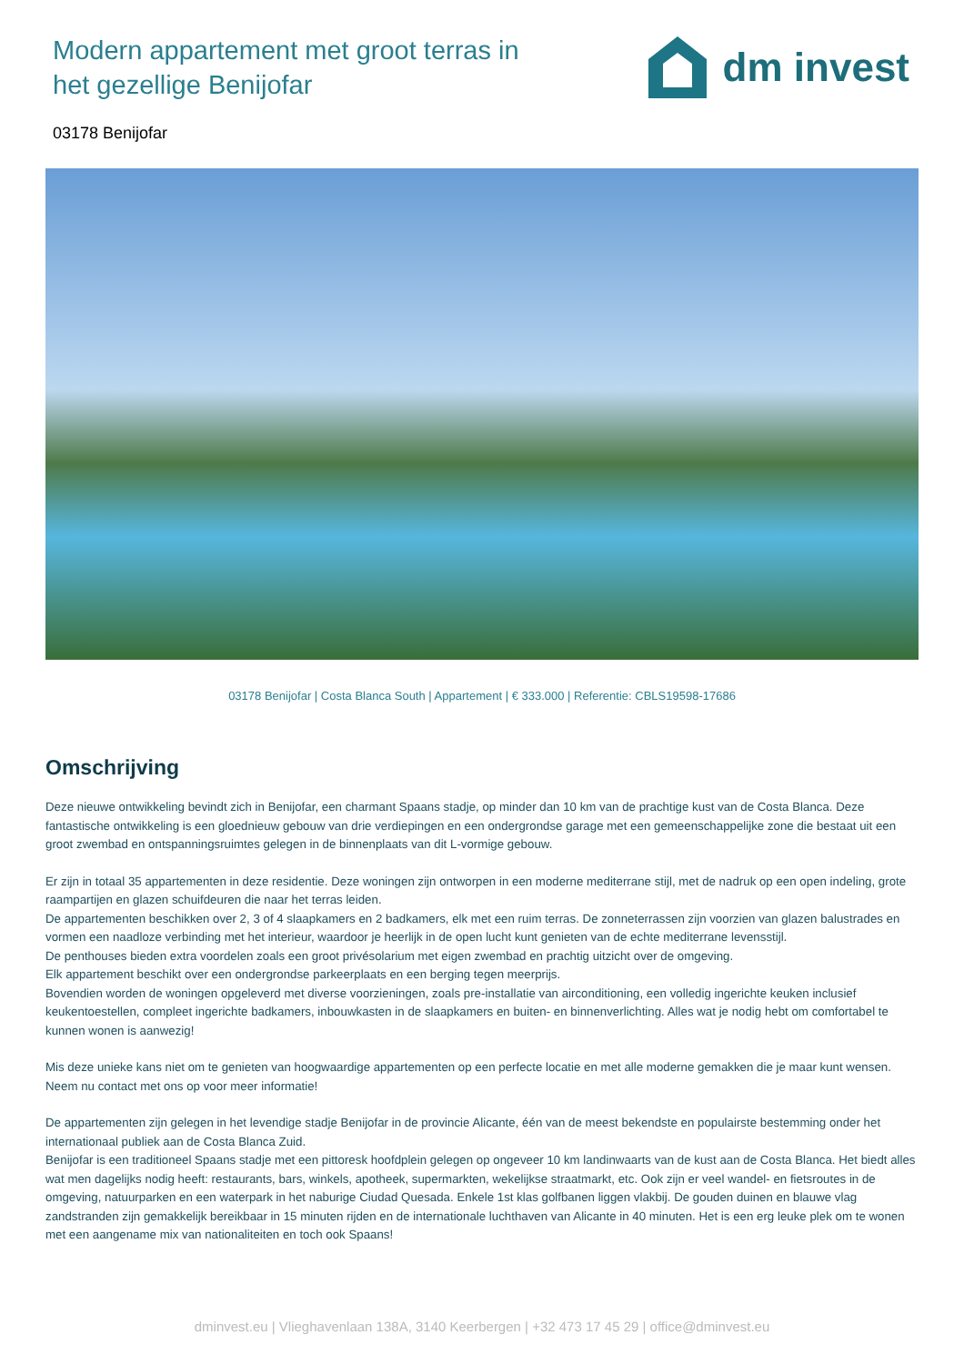Modern appartement met groot terras in het gezellige Benijofar
dm invest
03178 Benijofar
03178 Benijofar | Costa Blanca South | Appartement | € 333.000 | Referentie: CBLS19598-17686
Omschrijving
Deze nieuwe ontwikkeling bevindt zich in Benijofar, een charmant Spaans stadje, op minder dan 10 km van de prachtige kust van de Costa Blanca. Deze fantastische ontwikkeling is een gloednieuw gebouw van drie verdiepingen en een ondergrondse garage met een gemeenschappelijke zone die bestaat uit een groot zwembad en ontspanningsruimtes gelegen in de binnenplaats van dit L-vormige gebouw.
Er zijn in totaal 35 appartementen in deze residentie. Deze woningen zijn ontworpen in een moderne mediterrane stijl, met de nadruk op een open indeling, grote raampartijen en glazen schuifdeuren die naar het terras leiden.
De appartementen beschikken over 2, 3 of 4 slaapkamers en 2 badkamers, elk met een ruim terras. De zonneterrassen zijn voorzien van glazen balustrades en vormen een naadloze verbinding met het interieur, waardoor je heerlijk in de open lucht kunt genieten van de echte mediterrane levensstijl.
De penthouses bieden extra voordelen zoals een groot privésolarium met eigen zwembad en prachtig uitzicht over de omgeving.
Elk appartement beschikt over een ondergrondse parkeerplaats en een berging tegen meerprijs.
Bovendien worden de woningen opgeleverd met diverse voorzieningen, zoals pre-installatie van airconditioning, een volledig ingerichte keuken inclusief keukentoestellen, compleet ingerichte badkamers, inbouwkasten in de slaapkamers en buiten- en binnenverlichting. Alles wat je nodig hebt om comfortabel te kunnen wonen is aanwezig!
Mis deze unieke kans niet om te genieten van hoogwaardige appartementen op een perfecte locatie en met alle moderne gemakken die je maar kunt wensen. Neem nu contact met ons op voor meer informatie!
De appartementen zijn gelegen in het levendige stadje Benijofar in de provincie Alicante, één van de meest bekendste en populairste bestemming onder het internationaal publiek aan de Costa Blanca Zuid.
Benijofar is een traditioneel Spaans stadje met een pittoresk hoofdplein gelegen op ongeveer 10 km landinwaarts van de kust aan de Costa Blanca. Het biedt alles wat men dagelijks nodig heeft: restaurants, bars, winkels, apotheek, supermarkten, wekelijkse straatmarkt, etc. Ook zijn er veel wandel- en fietsroutes in de omgeving, natuurparken en een waterpark in het naburige Ciudad Quesada. Enkele 1st klas golfbanen liggen vlakbij. De gouden duinen en blauwe vlag zandstranden zijn gemakkelijk bereikbaar in 15 minuten rijden en de internationale luchthaven van Alicante in 40 minuten. Het is een erg leuke plek om te wonen met een aangename mix van nationaliteiten en toch ook Spaans!
dminvest.eu | Vlieghavenlaan 138A, 3140 Keerbergen | +32 473 17 45 29 | office@dminvest.eu